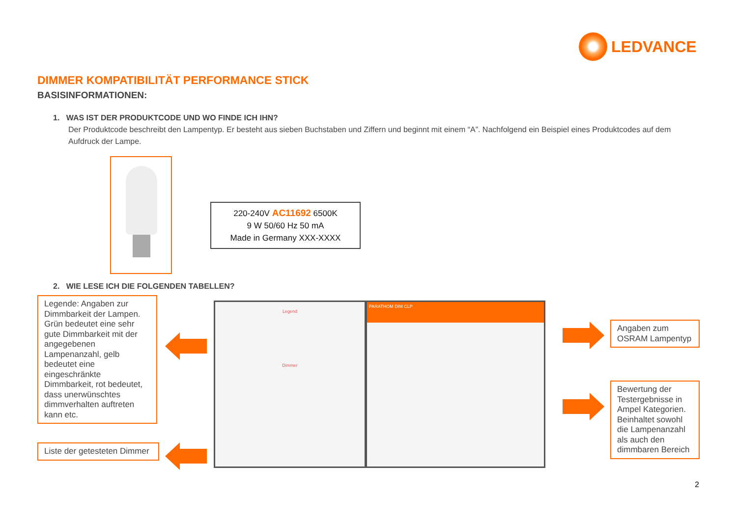LEDVANCE
DIMMER KOMPATIBILITÄT PERFORMANCE STICK
BASISINFORMATIONEN:
1. WAS IST DER PRODUKTCODE UND WO FINDE ICH IHN?
Der Produktcode beschreibt den Lampentyp. Er besteht aus sieben Buchstaben und Ziffern und beginnt mit einem “A”. Nachfolgend ein Beispiel eines Produktcodes auf dem Aufdruck der Lampe.
220-240V AC11692 6500K
9 W 50/60 Hz 50 mA
Made in Germany XXX-XXXX
2. WIE LESE ICH DIE FOLGENDEN TABELLEN?
Legende: Angaben zur Dimmbarkeit der Lampen. Grün bedeutet eine sehr gute Dimmbarkeit mit der angegebenen Lampenanzahl, gelb bedeutet eine eingeschränkte Dimmbarkeit, rot bedeutet, dass unerwünschtes dimmverhalten auftreten kann etc.
Liste der getesteten Dimmer
Legend
Dimmer
PARATHOM DIM CLP
Angaben zum OSRAM Lampentyp
Bewertung der Testergebnisse in Ampel Kategorien. Beinhaltet sowohl die Lampenanzahl als auch den dimmbaren Bereich
2